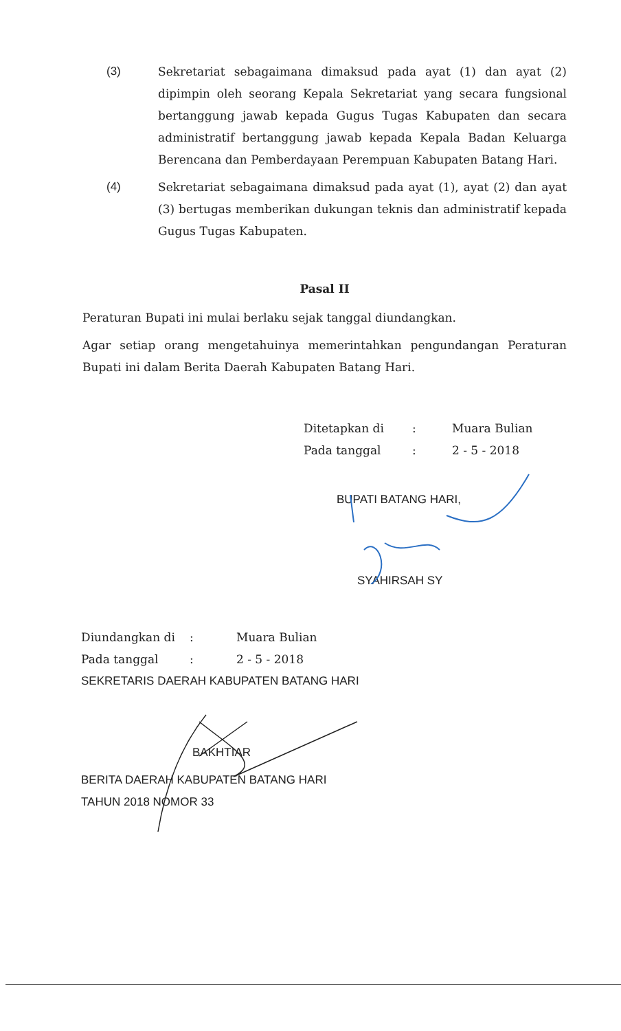(3) Sekretariat sebagaimana dimaksud pada ayat (1) dan ayat (2) dipimpin oleh seorang Kepala Sekretariat yang secara fungsional bertanggung jawab kepada Gugus Tugas Kabupaten dan secara administratif bertanggung jawab kepada Kepala Badan Keluarga Berencana dan Pemberdayaan Perempuan Kabupaten Batang Hari.
(4) Sekretariat sebagaimana dimaksud pada ayat (1), ayat (2) dan ayat (3) bertugas memberikan dukungan teknis dan administratif kepada Gugus Tugas Kabupaten.
Pasal II
Peraturan Bupati ini mulai berlaku sejak tanggal diundangkan.
Agar setiap orang mengetahuinya memerintahkan pengundangan Peraturan Bupati ini dalam Berita Daerah Kabupaten Batang Hari.
| Ditetapkan di | : | Muara Bulian |
| Pada tanggal | : | 2 - 5 - 2018 |
BUPATI BATANG HARI,
SYAHIRSAH SY
| Diundangkan di | : | Muara Bulian |
| Pada tanggal | : | 2 - 5 - 2018 |
SEKRETARIS DAERAH KABUPATEN BATANG HARI
BAKHTIAR
BERITA DAERAH KABUPATEN BATANG HARI
TAHUN 2018 NOMOR 33